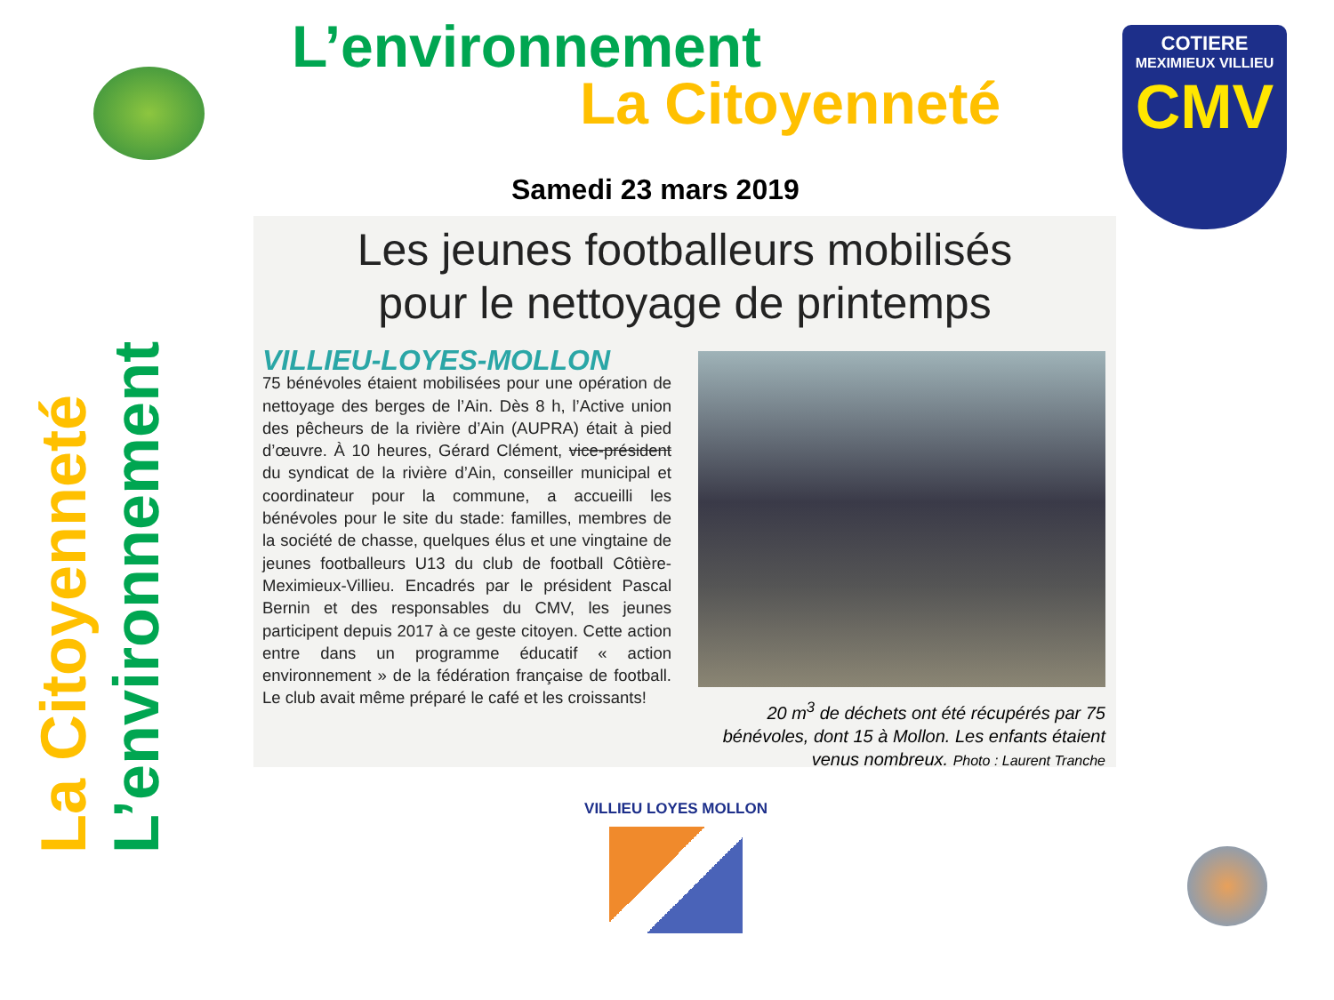L’environnement
La Citoyenneté
COTIERE
MEXIMIEUX VILLIEU
CMV
Samedi 23 mars 2019
La Citoyenneté
L’environnement
Les jeunes footballeurs mobilisés
pour le nettoyage de printemps
VILLIEU-LOYES-MOLLON
75 bénévoles étaient mobilisées pour une opération de nettoyage des berges de l’Ain. Dès 8 h, l’Active union des pêcheurs de la rivière d’Ain (AUPRA) était à pied d’œuvre. À 10 heures, Gérard Clément, vice-président du syndicat de la rivière d’Ain, conseiller municipal et coordinateur pour la commune, a accueilli les bénévoles pour le site du stade: familles, membres de la société de chasse, quelques élus et une vingtaine de jeunes footballeurs U13 du club de football Côtière-Meximieux-Villieu. Encadrés par le président Pascal Bernin et des responsables du CMV, les jeunes participent depuis 2017 à ce geste citoyen. Cette action entre dans un programme éducatif « action environnement » de la fédération française de football. Le club avait même préparé le café et les croissants!
20 m<sup>3</sup> de déchets ont été récupérés par 75 bénévoles, dont 15 à Mollon. Les enfants étaient venus nombreux. Photo : Laurent Tranche
VILLIEU LOYES MOLLON